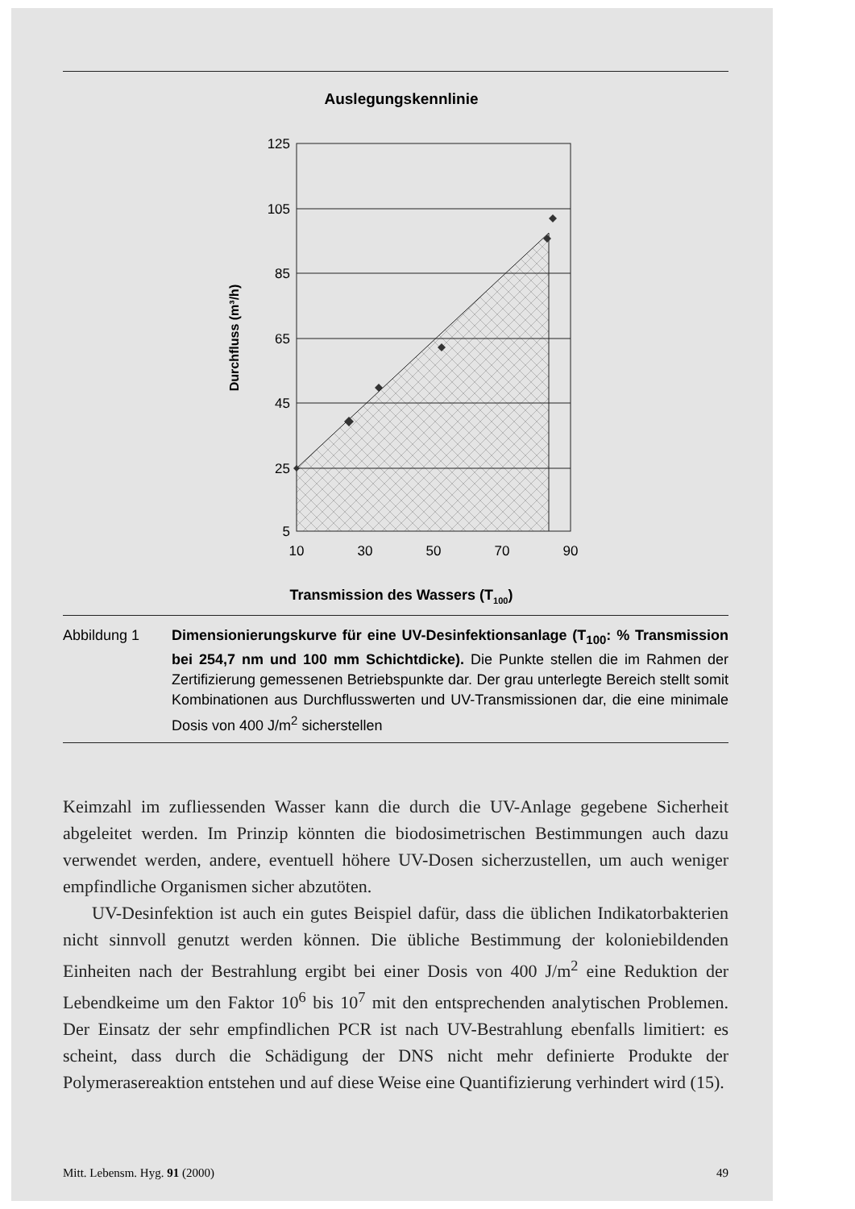Auslegungskennlinie
125
105
85
65
45
25
5
10
30
50
70
90
Transmission des Wassers (T100)
Durchfluss (m³/h)
Abbildung 1 Dimensionierungskurve für eine UV-Desinfektionsanlage (T<sub>100</sub>: % Transmission bei 254,7 nm und 100 mm Schichtdicke). Die Punkte stellen die im Rahmen der Zertifizierung gemessenen Betriebspunkte dar. Der grau unterlegte Bereich stellt somit Kombinationen aus Durchflusswerten und UV-Transmissionen dar, die eine minimale Dosis von 400 J/m<sup>2</sup> sicherstellen
Keimzahl im zufliessenden Wasser kann die durch die UV-Anlage gegebene Sicherheit abgeleitet werden. Im Prinzip könnten die biodosimetrischen Bestimmungen auch dazu verwendet werden, andere, eventuell höhere UV-Dosen sicherzustellen, um auch weniger empfindliche Organismen sicher abzutöten.
UV-Desinfektion ist auch ein gutes Beispiel dafür, dass die üblichen Indikatorbakterien nicht sinnvoll genutzt werden können. Die übliche Bestimmung der koloniebildenden Einheiten nach der Bestrahlung ergibt bei einer Dosis von 400 J/m<sup>2</sup> eine Reduktion der Lebendkeime um den Faktor 10<sup>6</sup> bis 10<sup>7</sup> mit den entsprechenden analytischen Problemen. Der Einsatz der sehr empfindlichen PCR ist nach UV-Bestrahlung ebenfalls limitiert: es scheint, dass durch die Schädigung der DNS nicht mehr definierte Produkte der Polymerasereaktion entstehen und auf diese Weise eine Quantifizierung verhindert wird (15).
Mitt. Lebensm. Hyg. 91 (2000) 49